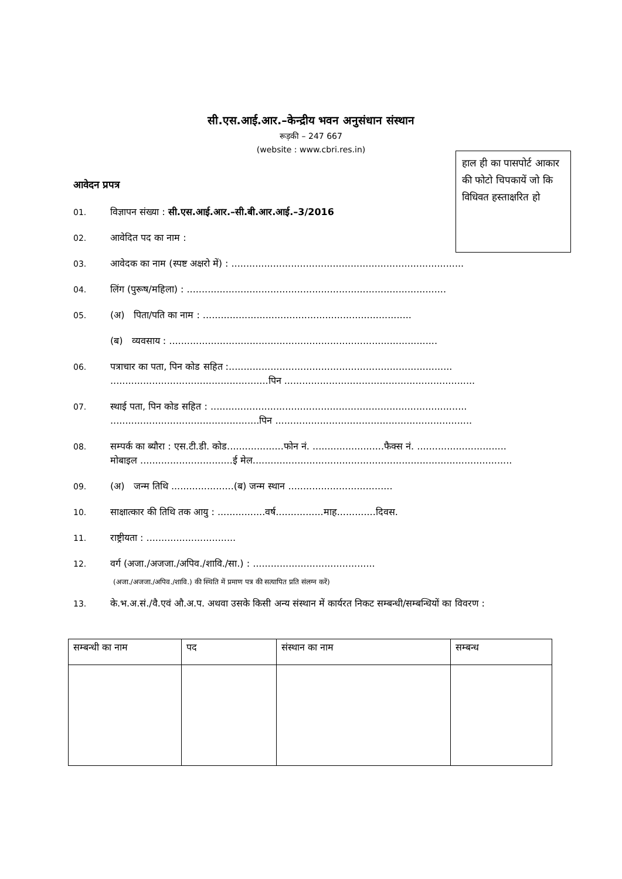सी.एस.आई.आर.–केन्द्रीय भवन अनुसंधान संस्थान
रूड़की – 247 667
(website : www.cbri.res.in)
हाल ही का पासपोर्ट आकार की फोटो चिपकायें जो कि विधिवत हस्ताक्षरित हो
आवेदन प्रपत्र
01. विज्ञापन संख्या : सी.एस.आई.आर.–सी.बी.आर.आई.–3/2016
02. आवेदित पद का नाम :
03. आवेदक का नाम (स्पष्ट अक्षरो में) : ..............................................................................
04. लिंग (पुरूष/महिला) : .......................................................................................
05. (अ) पिता/पति का नाम : ......................................................................
(ब) व्यवसाय : ..........................................................................................
06. पत्राचार का पता, पिन कोड सहित :...........................................................................
.....................................................पिन ................................................................
07. स्थाई पता, पिन कोड सहित : ......................................................................................
..................................................पिन ..................................................................
08. सम्पर्क का ब्यौरा : एस.टी.डी. कोड...................फोन नं. ........................फैक्स नं. ..............................
मोबाइल ...............................ई मेल.......................................................................................
09. (अ) जन्म तिथि .....................(ब) जन्म स्थान ...................................
10. साक्षात्कार की तिथि तक आयु : ................वर्ष................माह.............दिवस.
11. राष्ट्रीयता : ..............................
12. वर्ग (अजा./अजजा./अपिव./शावि./सा.) : .........................................
(अजा./अजजा./अपिव./शावि.) की स्थिति में प्रमाण पत्र की सत्यापित प्रति संलग्न करें)
13. के.भ.अ.सं./वै.एवं औ.अ.प. अथवा उसके किसी अन्य संस्थान में कार्यरत निकट सम्बन्धी/सम्बन्धियों का विवरण :
| सम्बन्धी का नाम | पद | संस्थान का नाम | सम्बन्ध |
| --- | --- | --- | --- |